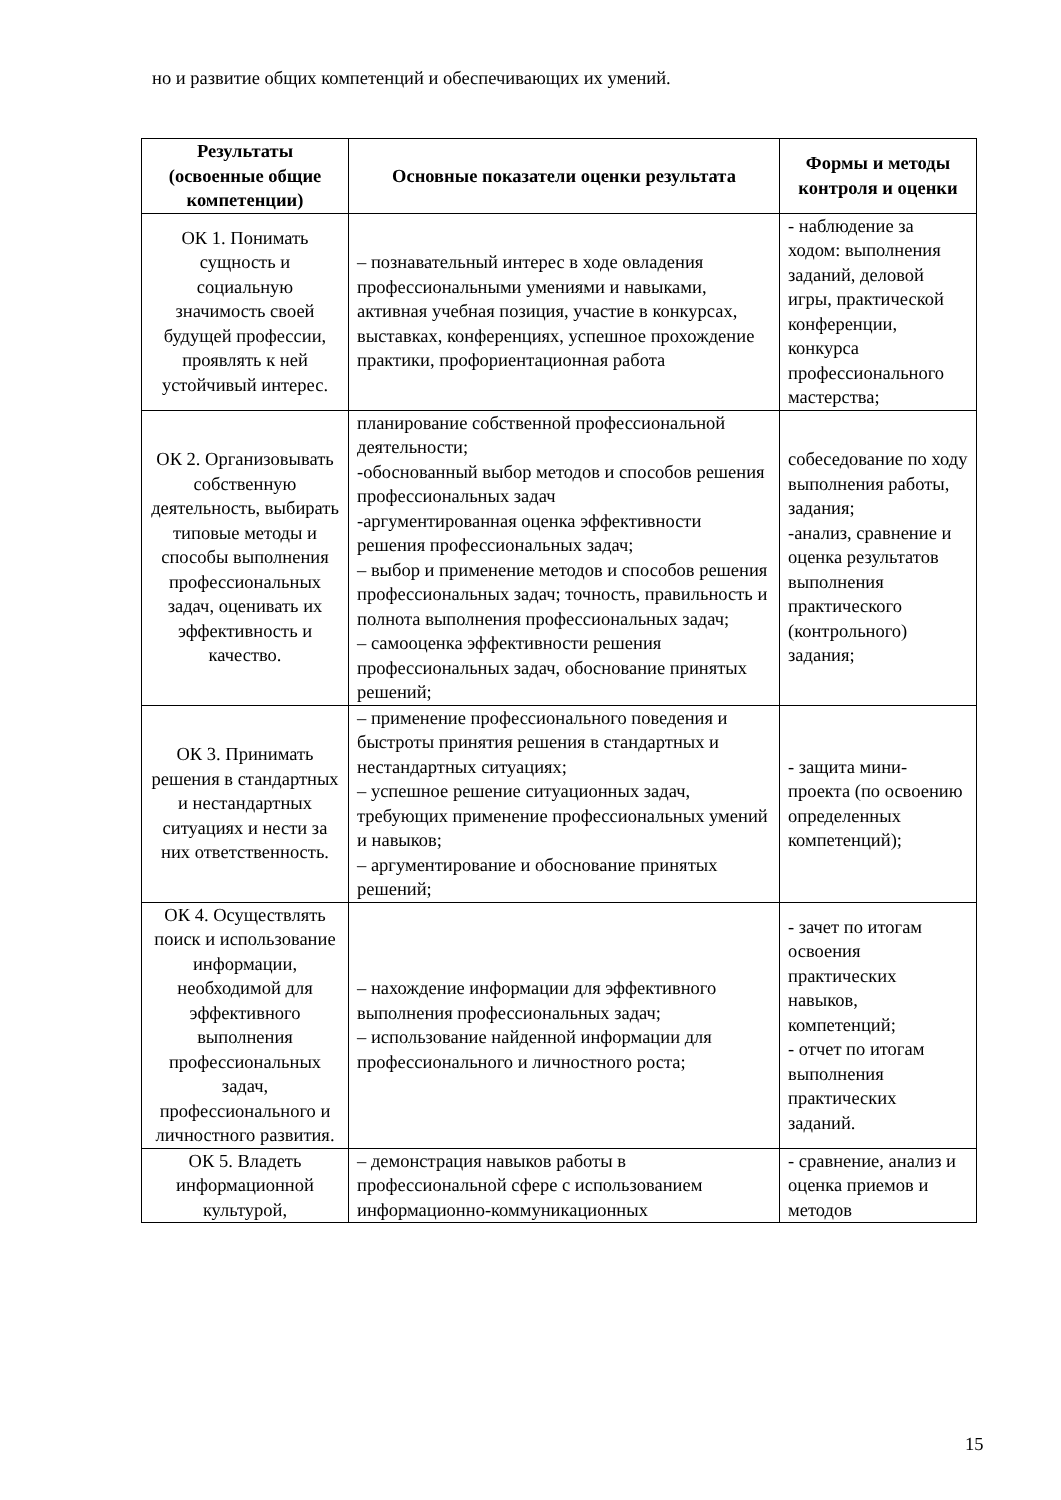но и развитие общих компетенций и обеспечивающих их умений.
| Результаты (освоенные общие компетенции) | Основные показатели оценки результата | Формы и методы контроля и оценки |
| --- | --- | --- |
| ОК 1. Понимать сущность и социальную значимость своей будущей профессии, проявлять к ней устойчивый интерес. | – познавательный интерес в ходе овладения профессиональными умениями и навыками, активная учебная позиция, участие в конкурсах, выставках, конференциях, успешное прохождение практики, профориентационная работа | - наблюдение за ходом: выполнения заданий, деловой игры, практической конференции, конкурса профессионального мастерства; |
| ОК 2. Организовывать собственную деятельность, выбирать типовые методы и способы выполнения профессиональных задач, оценивать их эффективность и качество. | планирование собственной профессиональной деятельности; -обоснованный выбор методов и способов решения профессиональных задач -аргументированная оценка эффективности решения профессиональных задач; – выбор и применение методов и способов решения профессиональных задач; точность, правильность и полнота выполнения профессиональных задач; – самооценка эффективности решения профессиональных задач, обоснование принятых решений; | собеседование по ходу выполнения работы, задания; -анализ, сравнение и оценка результатов выполнения практического (контрольного) задания; |
| ОК 3. Принимать решения в стандартных и нестандартных ситуациях и нести за них ответственность. | – применение профессионального поведения и быстроты принятия решения в стандартных и нестандартных ситуациях; – успешное решение ситуационных задач, требующих применение профессиональных умений и навыков; – аргументирование и обоснование принятых решений; | - защита мини-проекта (по освоению определенных компетенций); |
| ОК 4. Осуществлять поиск и использование информации, необходимой для эффективного выполнения профессиональных задач, профессионального и личностного развития. | – нахождение информации для эффективного выполнения профессиональных задач; – использование найденной информации для профессионального и личностного роста; | - зачет по итогам освоения практических навыков, компетенций; - отчет по итогам выполнения практических заданий. |
| ОК 5. Владеть информационной культурой, | – демонстрация навыков работы в профессиональной сфере с использованием информационно-коммуникационных | - сравнение, анализ и оценка приемов и методов |
15